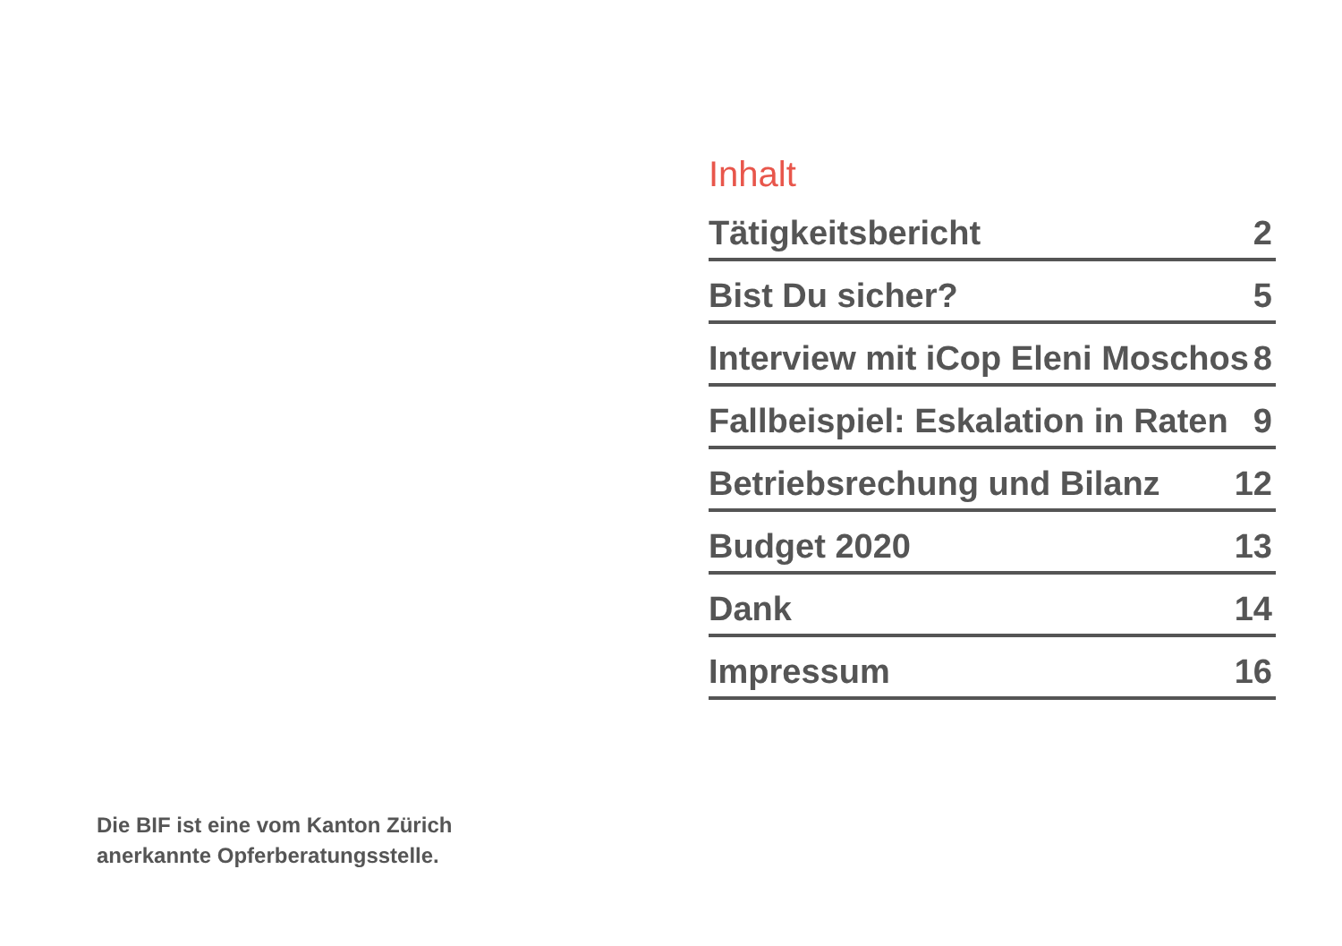Inhalt
Tätigkeitsbericht 2
Bist Du sicher? 5
Interview mit iCop Eleni Moschos 8
Fallbeispiel: Eskalation in Raten 9
Betriebsrechung und Bilanz 12
Budget 2020 13
Dank 14
Impressum 16
Die BIF ist eine vom Kanton Zürich
anerkannte Opferberatungsstelle.